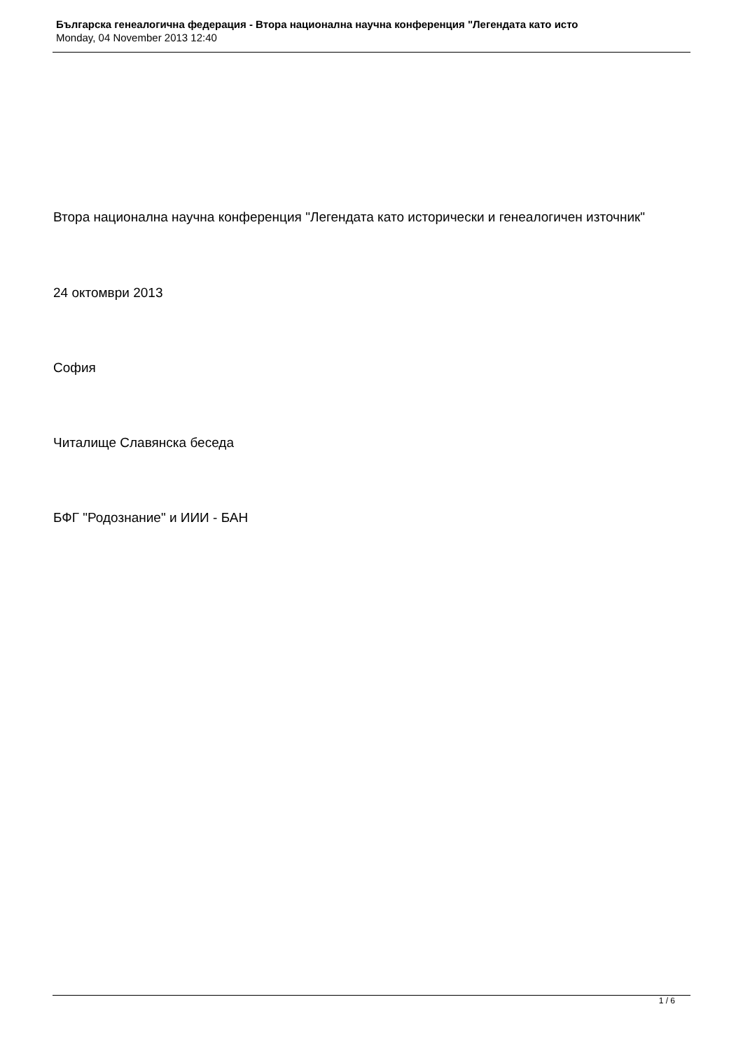Българска генеалогична федерация - Втора национална научна конференция "Легендата като исто
Monday, 04 November 2013 12:40
Втора национална научна конференция "Легендата като исторически и генеалогичен източник"
24 октомври 2013
София
Читалище Славянска беседа
БФГ "Родознание" и ИИИ - БАН
1 / 6